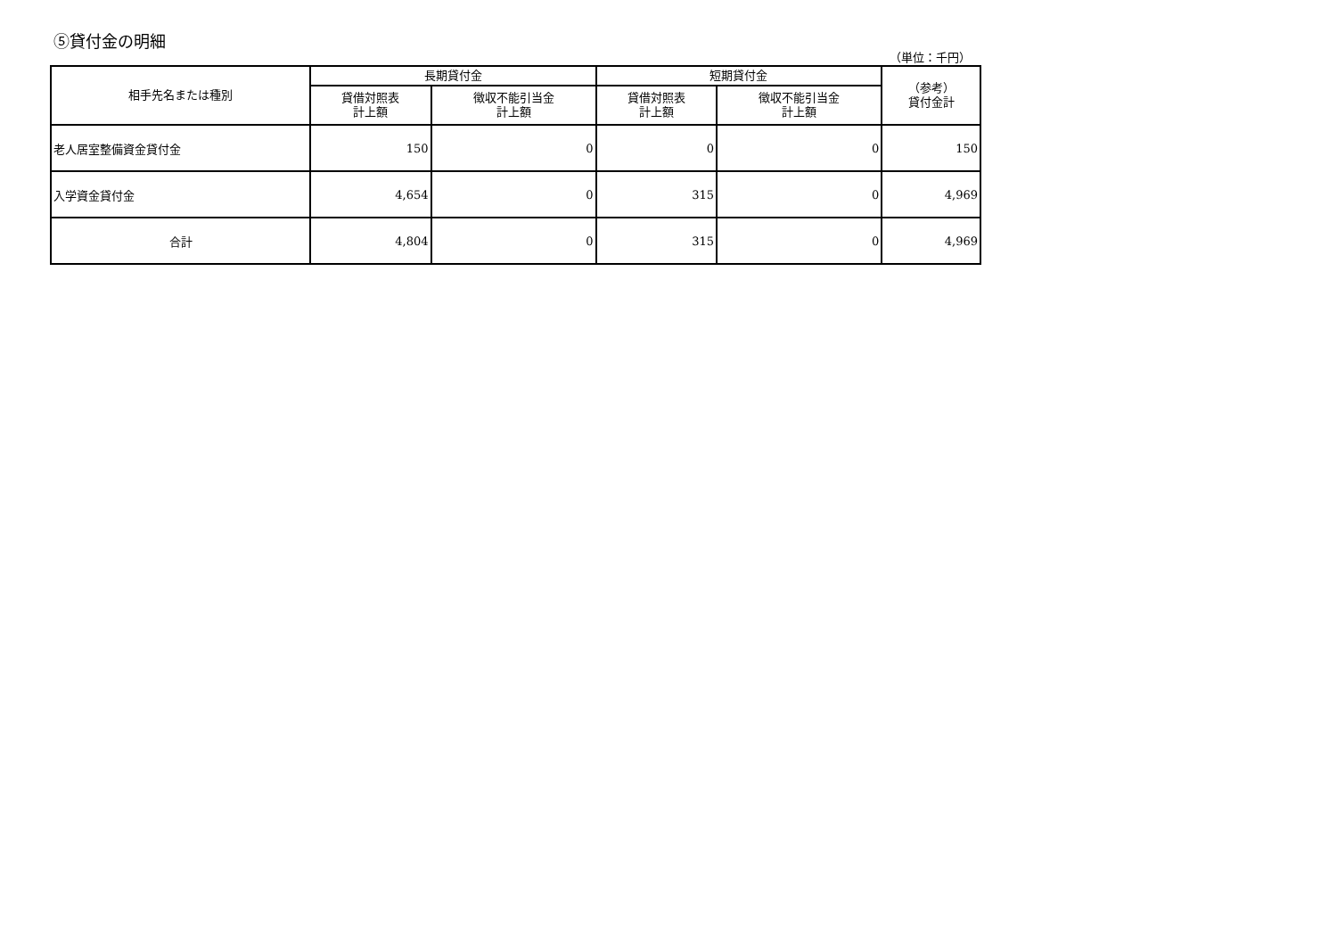⑤貸付金の明細
（単位：千円）
| 相手先名または種別 | 長期貸付金 | | 短期貸付金 | | （参考） 貸付金計 |
| --- | --- | --- | --- | --- | --- |
| | 貸借対照表 計上額 | 徴収不能引当金 計上額 | 貸借対照表 計上額 | 徴収不能引当金 計上額 | |
| 老人居室整備資金貸付金 | 150 | 0 | 0 | 0 | 150 |
| 入学資金貸付金 | 4,654 | 0 | 315 | 0 | 4,969 |
| 合計 | 4,804 | 0 | 315 | 0 | 4,969 |